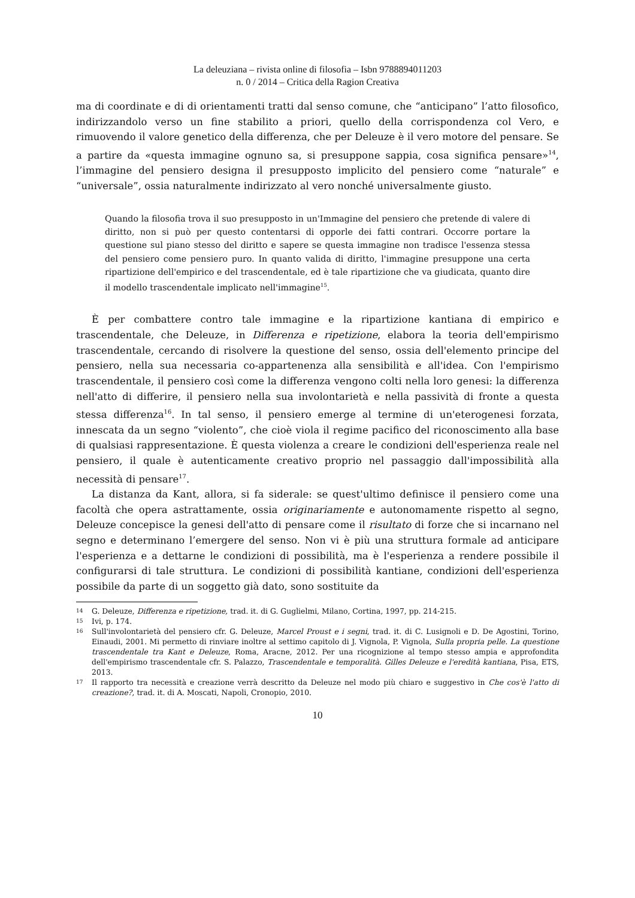La deleuziana – rivista online di filosofia – Isbn 9788894011203
n. 0 / 2014 – Critica della Ragion Creativa
ma di coordinate e di di orientamenti tratti dal senso comune, che “anticipano” l’atto filosofico, indirizzandolo verso un fine stabilito a priori, quello della corrispondenza col Vero, e rimuovendo il valore genetico della differenza, che per Deleuze è il vero motore del pensare. Se a partire da «questa immagine ognuno sa, si presuppone sappia, cosa significa pensare»<sup>14</sup>, l’immagine del pensiero designa il presupposto implicito del pensiero come “naturale” e “universale”, ossia naturalmente indirizzato al vero nonché universalmente giusto.
Quando la filosofia trova il suo presupposto in un'Immagine del pensiero che pretende di valere di diritto, non si può per questo contentarsi di opporle dei fatti contrari. Occorre portare la questione sul piano stesso del diritto e sapere se questa immagine non tradisce l'essenza stessa del pensiero come pensiero puro. In quanto valida di diritto, l'immagine presuppone una certa ripartizione dell'empirico e del trascendentale, ed è tale ripartizione che va giudicata, quanto dire il modello trascendentale implicato nell'immagine<sup>15</sup>.
È per combattere contro tale immagine e la ripartizione kantiana di empirico e trascendentale, che Deleuze, in Differenza e ripetizione, elabora la teoria dell'empirismo trascendentale, cercando di risolvere la questione del senso, ossia dell'elemento principe del pensiero, nella sua necessaria co-appartenenza alla sensibilità e all'idea. Con l'empirismo trascendentale, il pensiero così come la differenza vengono colti nella loro genesi: la differenza nell'atto di differire, il pensiero nella sua involontarietà e nella passività di fronte a questa stessa differenza<sup>16</sup>. In tal senso, il pensiero emerge al termine di un'eterogenesi forzata, innescata da un segno “violento”, che cioè viola il regime pacifico del riconoscimento alla base di qualsiasi rappresentazione. È questa violenza a creare le condizioni dell'esperienza reale nel pensiero, il quale è autenticamente creativo proprio nel passaggio dall'impossibilità alla necessità di pensare<sup>17</sup>.
La distanza da Kant, allora, si fa siderale: se quest'ultimo definisce il pensiero come una facoltà che opera astrattamente, ossia originariamente e autonomamente rispetto al segno, Deleuze concepisce la genesi dell'atto di pensare come il risultato di forze che si incarnano nel segno e determinano l’emergere del senso. Non vi è più una struttura formale ad anticipare l'esperienza e a dettarne le condizioni di possibilità, ma è l'esperienza a rendere possibile il configurarsi di tale struttura. Le condizioni di possibilità kantiane, condizioni dell'esperienza possibile da parte di un soggetto già dato, sono sostituite da
14 G. Deleuze, Differenza e ripetizione, trad. it. di G. Guglielmi, Milano, Cortina, 1997, pp. 214-215.
15 Ivi, p. 174.
16 Sull'involontarietà del pensiero cfr. G. Deleuze, Marcel Proust e i segni, trad. it. di C. Lusignoli e D. De Agostini, Torino, Einaudi, 2001. Mi permetto di rinviare inoltre al settimo capitolo di J. Vignola, P. Vignola, Sulla propria pelle. La questione trascendentale tra Kant e Deleuze, Roma, Aracne, 2012. Per una ricognizione al tempo stesso ampia e approfondita dell'empirismo trascendentale cfr. S. Palazzo, Trascendentale e temporalità. Gilles Deleuze e l'eredità kantiana, Pisa, ETS, 2013.
17 Il rapporto tra necessità e creazione verrà descritto da Deleuze nel modo più chiaro e suggestivo in Che cos'è l'atto di creazione?, trad. it. di A. Moscati, Napoli, Cronopio, 2010.
10